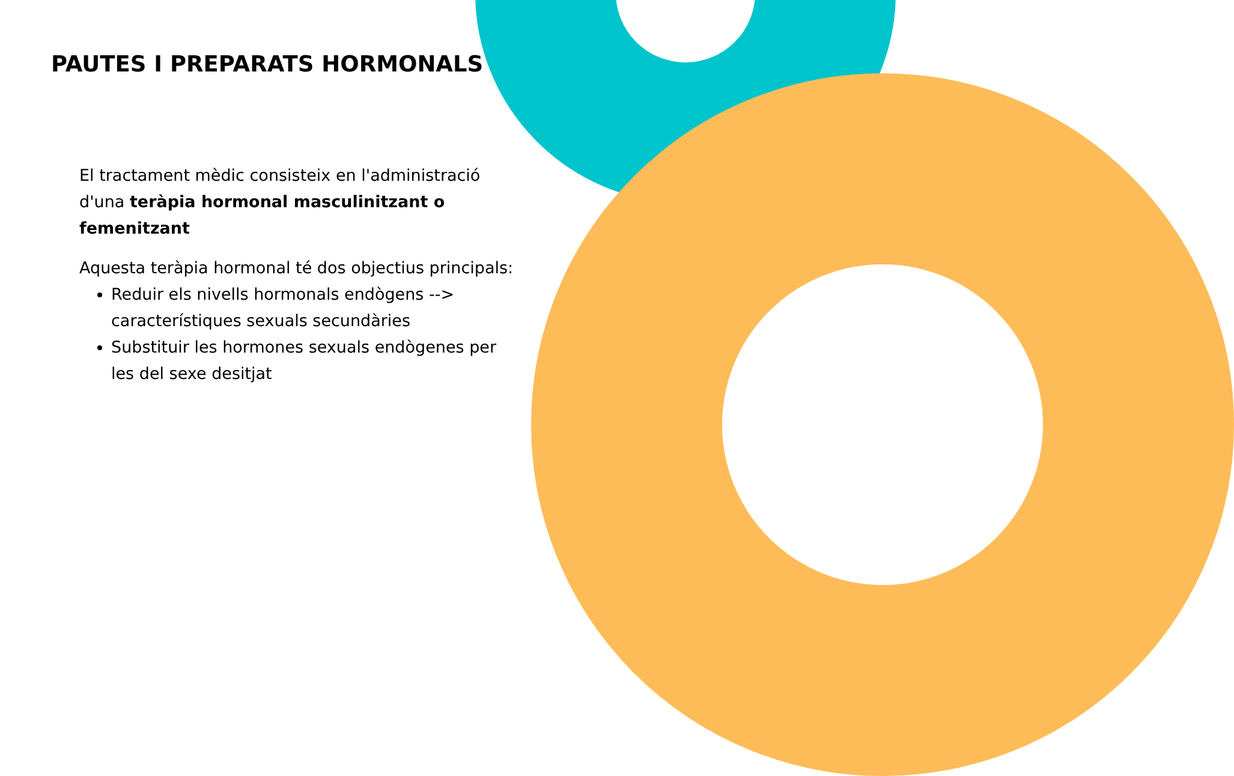PAUTES I PREPARATS HORMONALS
El tractament mèdic consisteix en l'administració d'una teràpia hormonal masculinitzant o femenitzant
Aquesta teràpia hormonal té dos objectius principals:
Reduir els nivells hormonals endògens --> característiques sexuals secundàries
Substituir les hormones sexuals endògenes per les del sexe desitjat